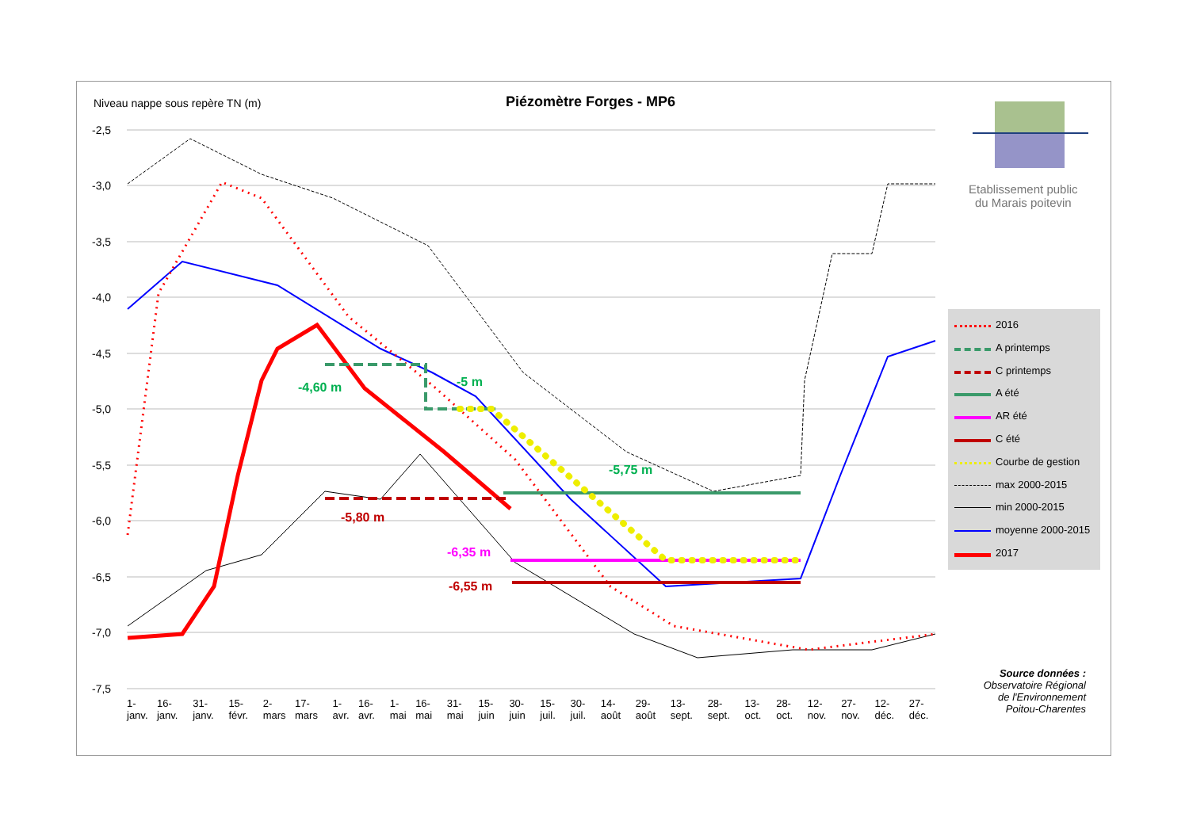Niveau nappe sous repère TN (m)
Piézomètre Forges - MP6
Etablissement public
du Marais poitevin
-2,5
-3,0
-3,5
-4,0
-4,5
-5,0
-5,5
-6,0
-6,5
-7,0
-7,5
1-janv. 16-janv. 31-janv. 15-févr. 2-mars 17-mars 1-avr. 16-avr. 1-mai 16-mai 31-mai 15-juin 30-juin 15-juil. 30-juil. 14-août 29-août 13-sept. 28-sept. 13-oct. 28-oct. 12-nov. 27-nov. 12-déc. 27-déc.
-4,60 m -5 m
-5,75 m
-5,80 m
-6,35 m
-6,55 m
2016
A printemps
C printemps
A été
AR été
C été
Courbe de gestion
max 2000-2015
min 2000-2015
moyenne 2000-2015
2017
Source données :
Observatoire Régional de l'Environnement Poitou-Charentes